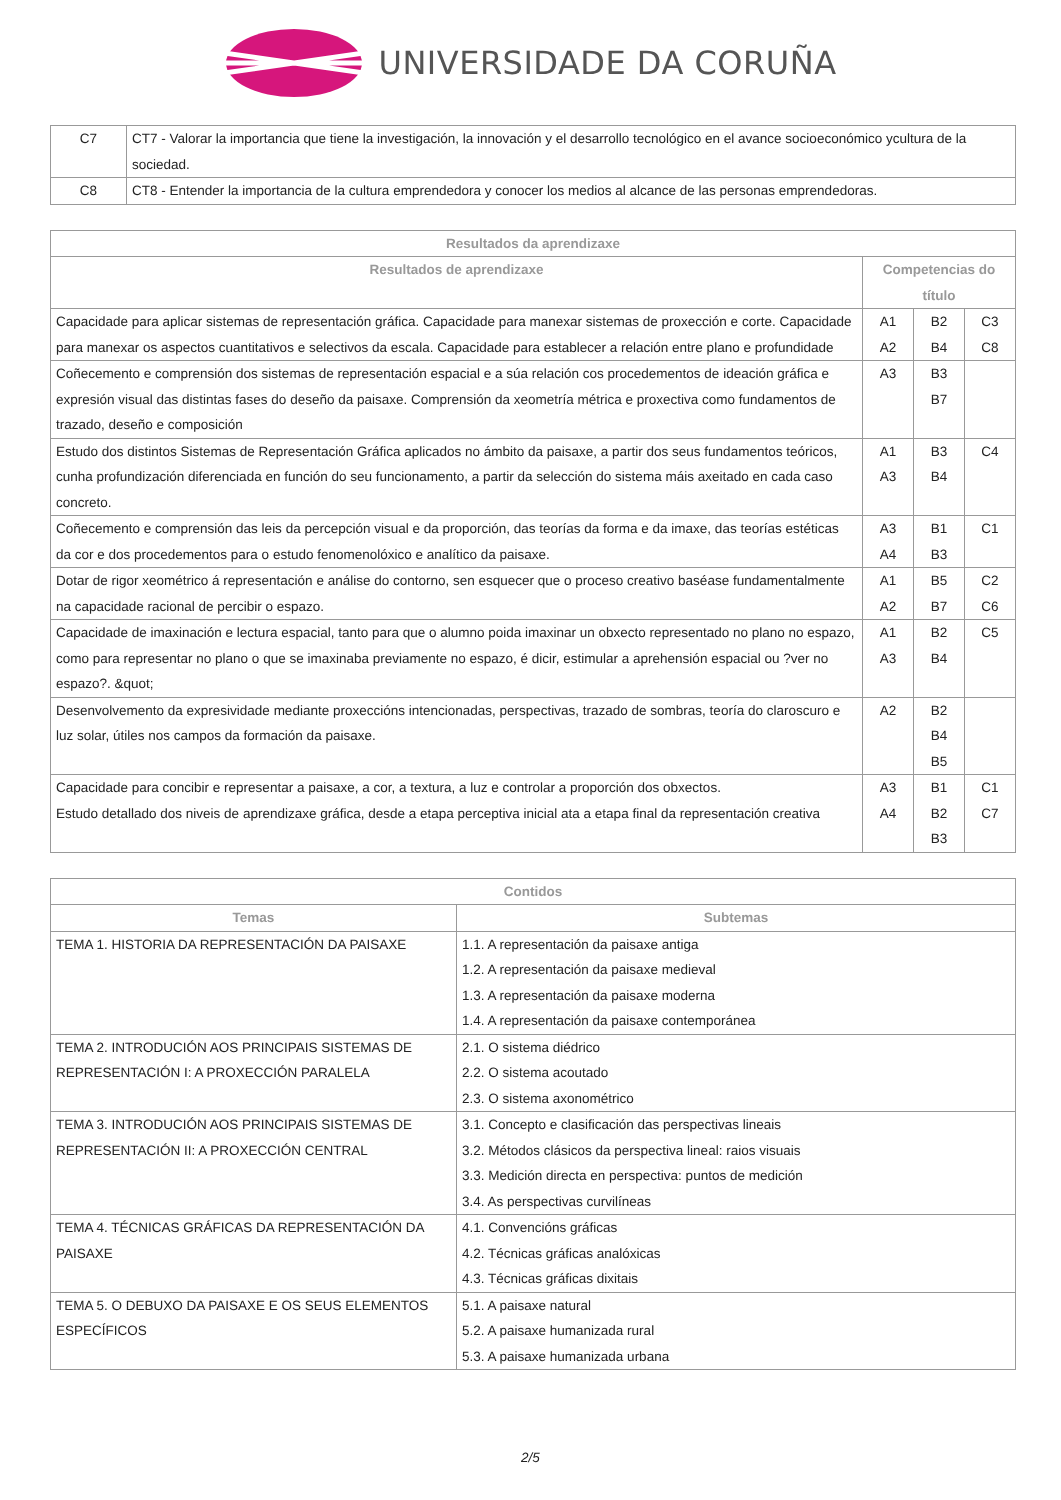UNIVERSIDADE DA CORUÑA
| C7 | CT7 - Valorar la importancia que tiene la investigación, la innovación y el desarrollo tecnológico en el avance socioeconómico ycultura de la sociedad. |
| C8 | CT8 - Entender la importancia de la cultura emprendedora y conocer los medios al alcance de las personas emprendedoras. |
| Resultados da aprendizaxe | | | |
| --- | --- | --- | --- |
| Resultados de aprendizaxe | Competencias do título | | |
| Capacidade para aplicar sistemas de representación gráfica. Capacidade para manexar sistemas de proxección e corte. Capacidade para manexar os aspectos cuantitativos e selectivos da escala. Capacidade para establecer a relación entre plano e profundidade | A1 A2 | B2 B4 | C3 C8 |
| Coñecemento e comprensión dos sistemas de representación espacial e a súa relación cos procedementos de ideación gráfica e expresión visual das distintas fases do deseño da paisaxe. Comprensión da xeometría métrica e proxectiva como fundamentos de trazado, deseño e composición | A3 | B3 B7 | |
| Estudo dos distintos Sistemas de Representación Gráfica aplicados no ámbito da paisaxe, a partir dos seus fundamentos teóricos, cunha profundización diferenciada en función do seu funcionamento, a partir da selección do sistema máis axeitado en cada caso concreto. | A1 A3 | B3 B4 | C4 |
| Coñecemento e comprensión das leis da percepción visual e da proporción, das teorías da forma e da imaxe, das teorías estéticas da cor e dos procedementos para o estudo fenomenolóxico e analítico da paisaxe. | A3 A4 | B1 B3 | C1 |
| Dotar de rigor xeométrico á representación e análise do contorno, sen esquecer que o proceso creativo baséase fundamentalmente na capacidade racional de percibir o espazo. | A1 A2 | B5 B7 | C2 C6 |
| Capacidade de imaxinación e lectura espacial, tanto para que o alumno poida imaxinar un obxecto representado no plano no espazo, como para representar no plano o que se imaxinaba previamente no espazo, é dicir, estimular a aprehensión espacial ou ?ver no espazo?. &quot; | A1 A3 | B2 B4 | C5 |
| Desenvolvemento da expresividade mediante proxeccións intencionadas, perspectivas, trazado de sombras, teoría do claroscuro e luz solar, útiles nos campos da formación da paisaxe. | A2 | B2 B4 B5 | |
| Capacidade para concibir e representar a paisaxe, a cor, a textura, a luz e controlar a proporción dos obxectos. Estudo detallado dos niveis de aprendizaxe gráfica, desde a etapa perceptiva inicial ata a etapa final da representación creativa | A3 A4 | B1 B2 B3 | C1 C7 |
| Contidos | |
| --- | --- |
| Temas | Subtemas |
| TEMA 1. HISTORIA DA REPRESENTACIÓN DA PAISAXE | 1.1. A representación da paisaxe antiga 1.2. A representación da paisaxe medieval 1.3. A representación da paisaxe moderna 1.4. A representación da paisaxe contemporánea |
| TEMA 2. INTRODUCIÓN AOS PRINCIPAIS SISTEMAS DE REPRESENTACIÓN I: A PROXECCIÓN PARALELA | 2.1. O sistema diédrico 2.2. O sistema acoutado 2.3. O sistema axonométrico |
| TEMA 3. INTRODUCIÓN AOS PRINCIPAIS SISTEMAS DE REPRESENTACIÓN II: A PROXECCIÓN CENTRAL | 3.1. Concepto e clasificación das perspectivas lineais 3.2. Métodos clásicos da perspectiva lineal: raios visuais 3.3. Medición directa en perspectiva: puntos de medición 3.4. As perspectivas curvilíneas |
| TEMA 4. TÉCNICAS GRÁFICAS DA REPRESENTACIÓN DA PAISAXE | 4.1. Convencións gráficas 4.2. Técnicas gráficas analóxicas 4.3. Técnicas gráficas dixitais |
| TEMA 5. O DEBUXO DA PAISAXE E OS SEUS ELEMENTOS ESPECÍFICOS | 5.1. A paisaxe natural 5.2. A paisaxe humanizada rural 5.3. A paisaxe humanizada urbana |
2/5